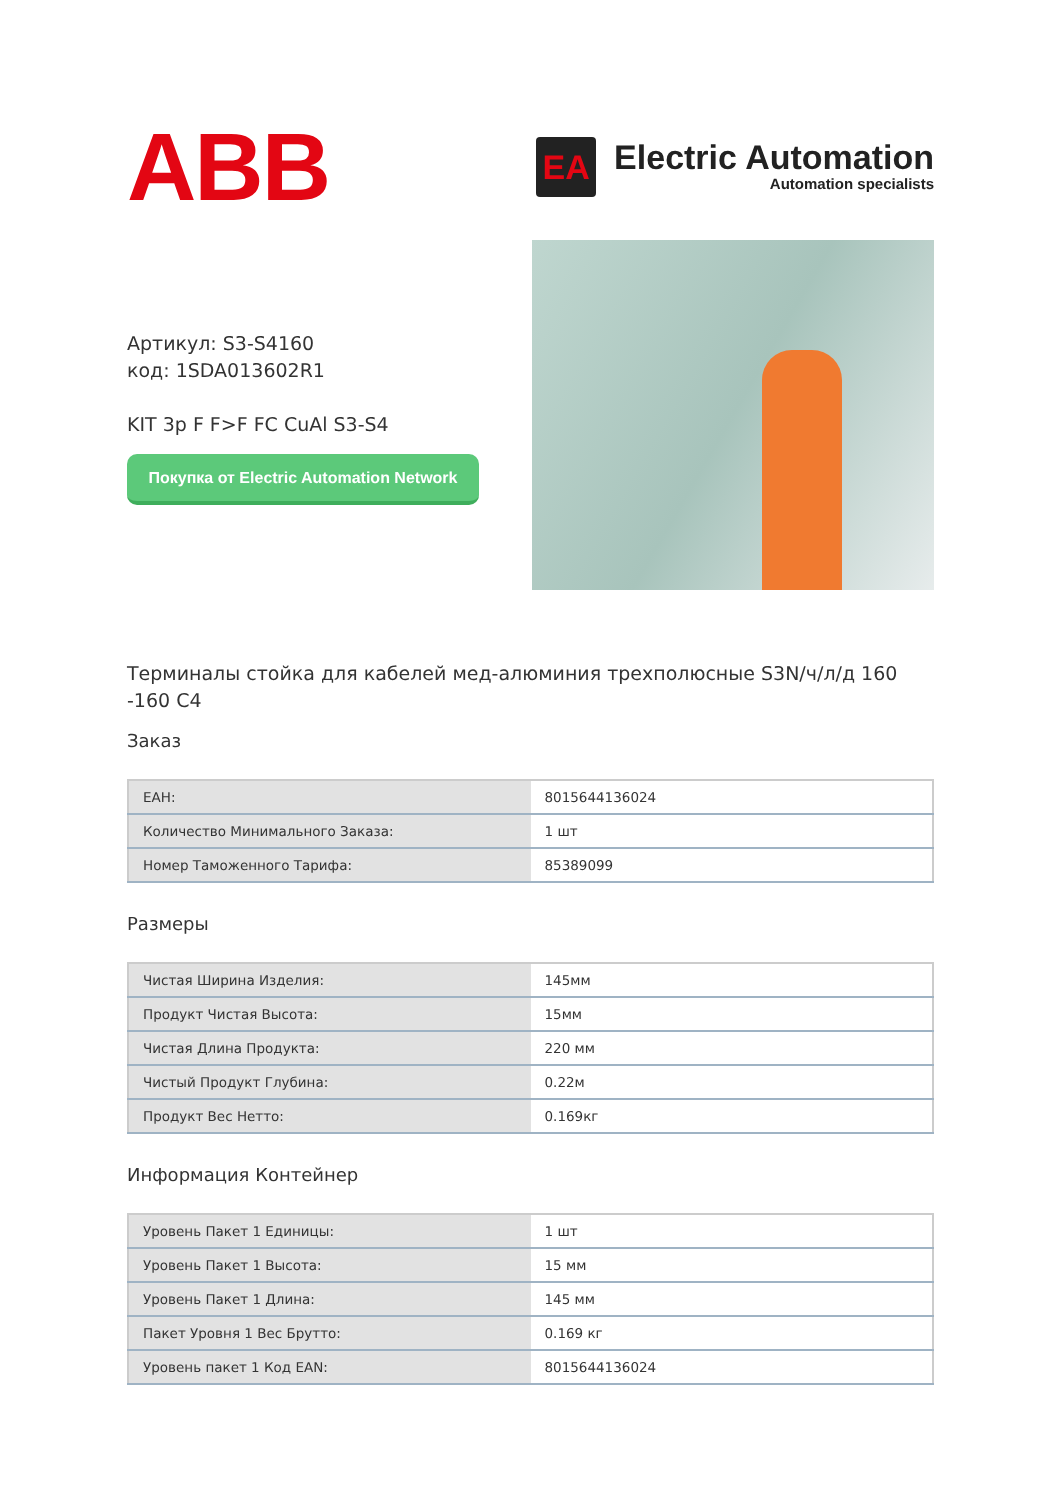ABB
EA
Electric Automation
Automation specialists
Артикул: S3-S4160
код: 1SDA013602R1
KIT 3p F F>F FC CuAl S3-S4
Покупка от Electric Automation Network
Терминалы стойка для кабелей мед-алюминия трехполюсные S3N/ч/л/д 160 -160 C4
Заказ
| ЕАН: | 8015644136024 |
| Количество Минимального Заказа: | 1 шт |
| Номер Таможенного Тарифа: | 85389099 |
Размеры
| Чистая Ширина Изделия: | 145мм |
| Продукт Чистая Высота: | 15мм |
| Чистая Длина Продукта: | 220 мм |
| Чистый Продукт Глубина: | 0.22м |
| Продукт Вес Нетто: | 0.169кг |
Информация Контейнер
| Уровень Пакет 1 Единицы: | 1 шт |
| Уровень Пакет 1 Высота: | 15 мм |
| Уровень Пакет 1 Длина: | 145 мм |
| Пакет Уровня 1 Вес Брутто: | 0.169 кг |
| Уровень пакет 1 Код EAN: | 8015644136024 |